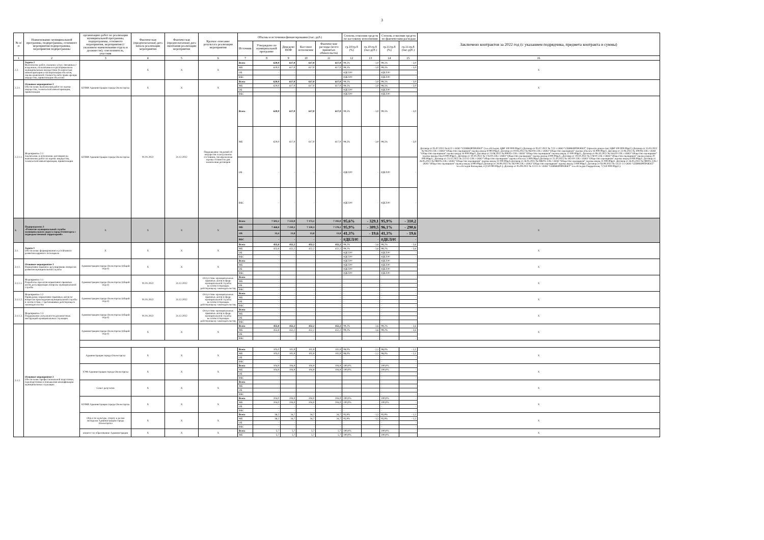3
| № п/п | Наименование муниципальной программы, подпрограммы, основного мероприятия подпрограммы, мероприятия подпрограммы | организацию работ по реализации муниципальной программы, подпрограммы, основного мероприятия, мероприятия (с указанием наименования отдела и должности); соисполнитель, участник | Фактическая (предполагаемая) дата начала реализации мероприятия | Фактическая (предполагаемая) дата окончания реализации мероприятия | Краткое описание результата реализации мероприятия | Объемы и источники финансирования (тыс. руб.) | | | | | Степень освоения средств по кассовому исполнению | | Степень освоения средств по фактическим расходам | | Заключено контрактов за 2022 год (с указанием подрядчика, предмета контракта и суммы) |
| --- | --- | --- | --- | --- | --- | --- | --- | --- | --- | --- | --- | --- | --- | --- | --- |
| | | | | | | Источник | Утверждено по муниципальной программе | Доведено ПОФ | Кассовое исполнение | Фактические расходы (всего принятых обязательств) | гр.10/гр.8 (%) | гр.10-гр.8 (тыс.руб.) | гр.11/гр.8 (%) | гр.11-гр.8 (тыс.руб.) | |
| 1 | 2 | 3 | 4 | 5 | 6 | 7 | 8 | 9 | 10 | 11 | 12 | 13 | 14 | 15 | 16 |
| 2.2. | Задача 2 Выполнение работ, оказание услуг, связанных с владением, пользованием и распоряжением муниципальным имуществом (техническая инвентаризация и паспортизация объектов, оценка рыночной стоимости либо права аренды имущества, приватизация объектов) | | Х | Х | Х | Всего | 620,0 | 617,0 | 617,0 | 617,0 | 99,5% | - 3,0 | 99,5% | - 3,0 | Х |
| | | | | | | МБ | 620,0 | 617,0 | 617,0 | 617,0 | 99,5% | - 3,0 | 99,5% | - 3,0 | |
| | | | | | | ОБ | - | - | - | - | #ДЕЛ/0! | - | #ДЕЛ/0! | - | |
| | | | | | | ВБС | - | - | - | - | #ДЕЛ/0! | - | #ДЕЛ/0! | - | |
| 2.2.1. | Основное мероприятие 2 Обеспечение выполнения работ по оценке имущества, технической инвентаризации, приватизации | КУМИ Администрации города Оленегорска | Х | Х | Х | Всего | 620,0 | 617,0 | 617,0 | 617,0 | 99,5% | - 3,0 | 99,5% | - 3,0 | Х |
| | | | | | | МБ | 620,0 | 617,0 | 617,0 | 617,0 | 99,5% | - 3,0 | 99,5% | - 3,0 | |
| | | | | | | ОБ | - | - | - | - | #ДЕЛ/0! | - | #ДЕЛ/0! | - | |
| | | | | | | ВБС | - | - | - | - | #ДЕЛ/0! | - | #ДЕЛ/0! | - | |
| 2.2.1.1. | Мероприятие 2.1 Заключение и исполнение договоров на выполнение работ по оценке имущества, технической инвентаризации, приватизации | КУМИ Администрации города Оленегорска | 01.01.2022 | 31.12.2022 | Поддержание сведений об имуществе в актуальном состоянии, своевременная оценка стоимости для заключения договоров | Всего | 620,0 | 617,0 | 617,0 | 617,0 | 99,5% | - 3,0 | 99,5% | - 3,0 | Договор от 05.07.2022 № 6/22 с ООО "СЕВМОРПРОЕКТ" (тех.обследов. ЦВР 100 000.00руб.) Договор от 05.07.2022 № 7/22 с ООО "СЕВМОРПРОЕКТ" (проектн докум снос ЦВР 100 000.00руб.) Договор от 15.03.2022 № 045/03-22К с ООО "Общество оценщиков" оценка имущ 8 000.00руб. Договор от 19.04.2022 № 063/04-22К с ООО "Общество оценщиков" оценка объекта 16 000.00руб. Договор от 22.06.2022 № 100/06-22К с ООО "Общество оценщиков" оценка имущ 16 000.00руб. Договор от 23.06.2022 № 090/05-22К с ООО "Общество оценщиков" оценка имущ 12 000.00руб.; Договор от 06.10.2022 № 164/10-22К с ООО "Общество оценщиков" оценка имущества 8 000.00руб.; Договор от 19.10.2022 № 176/10-22К с ООО "Общество оценщиков" оценка имущ 4 000.00руб.; Договор от 19.10.2022 № 178/10-22К с ООО "Общество оценщиков" оценка имущ 20 000.00руб.; Договор от 23.12.2022 № 222/12-22К с ООО "Общество оценщиков" оценка объекта 5 000.00руб.Договор от 25.10.2022 № 182/10-22К с ООО "Общество оценщиков" оценка имущ 8 000.00руб. Договор от 26.05.2022 № 088/05-22К с ООО "Общество оценщиков" оценка имущ 11 000.00руб.Договор от 26.05.2022 № 088/05-22К с ООО "Общество оценщиков" оценка имущ 11 000.00руб. Договор от 26.05.2022 № 089/05-22К с ООО "Общество оценщиков" оценка имущ 4 000.00руб.Договор от 28.09.2022 № 162/09-22К с ООО "Общество оценщиков" оценка имущ 5 000.00руб. Договор от 03.09.2022 № 13/22-3 с ООО "СЕВМОРПРОЕКТ" тех.обследов Кольцевая, 4 (150 000.00руб.); Договор от 05.09.2022 № 12/22-3 с ООО "СЕВМОРПРОЕКТ" тех.обследов Гвардейская, 7 (150 000.00руб.). |
| | | | | | | МБ | 620,0 | 617,0 | 617,0 | 617,0 | 99,5% | - 3,0 | 99,5% | - 3,0 | |
| | | | | | | ОБ | - | - | - | - | #ДЕЛ/0! | - | #ДЕЛ/0! | - | |
| | | | | | | ВБС | - | - | - | - | #ДЕЛ/0! | - | #ДЕЛ/0! | - | |
| 3. | Подпрограмма 3 «Развитие муниципальной службы муниципального округа город Оленегорск с подведомственной территорией» | Х | Х | Х | Х | Всего | 7 502,2 | 7 223,9 | 7 173,1 | 7 192,0 | 95,6% | - 329,1 | 95,9% | - 310,2 | Х |
| | | | | | | МБ | 7 468,8 | 7 210,1 | 7 159,3 | 7 178,2 | 95,9% | - 309,5 | 96,1% | - 290,6 | |
| | | | | | | ОБ | 33,4 | 13,8 | 13,8 | 13,8 | 41,3% | - 19,6 | 41,3% | - 19,6 | |
| | | | | | | ВБС | - | - | - | - | #ДЕЛ/0! | - | #ДЕЛ/0! | - | |
| 3.1. | Задача 1 Обеспечение формирования и устойчивого развития кадрового потенциала | Х | Х | Х | Х | Всего | 455,8 | 452,2 | 452,2 | 452,2 | 99,2% | - 3,6 | 99,2% | - 3,6 | Х |
| | | | | | | МБ | 455,8 | 452,2 | 452,2 | 452,2 | 99,2% | - 3,6 | 99,2% | - 3,6 | |
| | | | | | | ОБ | - | - | - | - | #ДЕЛ/0! | - | #ДЕЛ/0! | - | |
| | | | | | | ВБС | - | - | - | - | #ДЕЛ/0! | - | #ДЕЛ/0! | - | |
| 3.1.1. | Основное мероприятие 1 Нормативно-правовое регулирование вопросов развития муниципальной службы | Администрация города Оленегорска (общий отдел) | Х | Х | Х | Всего | - | - | - | - | #ДЕЛ/0! | - | #ДЕЛ/0! | - | Х |
| | | | | | | МБ | - | - | - | - | #ДЕЛ/0! | - | #ДЕЛ/0! | - | |
| | | | | | | ОБ | - | - | - | - | #ДЕЛ/0! | - | #ДЕЛ/0! | - | |
| | | | | | | ВБС | - | - | - | - | #ДЕЛ/0! | - | #ДЕЛ/0! | - | |
| 3.1.1.1. | Мероприятие 1.1 Разработка проектов нормативно-правовых актов, регулирующих вопросы муниципальной службы | Администрация города Оленегорска (общий отдел) | 01.01.2022 | 31.12.2022 | Отсутствие муниципальных правовых актов в сфере муниципальной службы несоответствующих действующему законодательству | Всего | - | - | - | - | - | - | - | - | Х |
| | | | | | | МБ | - | - | - | - | - | - | - | - | |
| | | | | | | ОБ | - | - | - | - | - | - | - | - | |
| | | | | | | ВБС | - | - | - | - | - | - | - | - | |
| 3.1.1.2. | Мероприятие 1.2 Приведение нормативно-правовых актов по вопросам прохождения муниципальной службы в соответствие с требованиями действующего законодательства | Администрация города Оленегорска (общий отдел) | 01.01.2022 | 31.12.2022 | Отсутствие муниципальных правовых актов в сфере муниципальной службы несоответствующих действующему законодательству | Всего | - | - | - | - | - | - | - | - | Х |
| | | | | | | МБ | - | - | - | - | - | - | - | - | |
| | | | | | | ОБ | - | - | - | - | - | - | - | - | |
| | | | | | | ВБС | - | - | - | - | - | - | - | - | |
| 3.1.1.3. | Мероприятие 1.3 Поддержание актуальности должностных инструкций муниципальных служащих | Администрация города Оленегорска (общий отдел) | 01.01.2022 | 31.12.2022 | Отсутствие муниципальных правовых актов в сфере муниципальной службы несоответствующих действующему законодательству | Всего | - | - | - | - | - | - | - | - | Х |
| | | | | | | МБ | - | - | - | - | - | - | - | - | |
| | | | | | | ОБ | - | - | - | - | - | - | - | - | |
| | | | | | | ВБС | - | - | - | - | - | - | - | - | |
| 3.1.2. | Основное мероприятие 2 Обеспечение профессиональной подготовки, переподготовки и повышения квалификации муниципальных служащих | Администрация города Оленегорска (общий отдел) | Х | Х | Х | Всего | 455,8 | 452,2 | 452,2 | 452,2 | 99,2% | - 3,6 | 99,2% | - 3,6 | Х |
| | | | | | | МБ | 455,8 | 452,2 | 452,2 | 452,2 | 99,2% | - 3,6 | 99,2% | - 3,6 | |
| | | | | | | ОБ | - | - | - | - | - | - | - | - | |
| | | | | | | ВБС | - | - | - | - | - | - | - | - | |
| | | Администрация города Оленегорска | Х | Х | Х | Всего | 105,0 | 102,9 | 102,9 | 102,9 | 98,0% | - 2,1 | 98,0% | - 2,1 | Х |
| | | | | | | МБ | 105,0 | 102,9 | 102,9 | 102,9 | 98,0% | - 2,1 | 98,0% | - 2,1 | |
| | | | | | | ОБ | - | - | - | - | - | - | - | - | |
| | | | | | | ВБС | - | - | - | - | - | - | - | - | |
| | | УЭФ Администрации города Оленегорска | Х | Х | Х | Всего | 104,9 | 104,9 | 104,9 | 104,9 | 100,0% | - | 100,0% | - | Х |
| | | | | | | МБ | 104,9 | 104,9 | 104,9 | 104,9 | 100,0% | - | 100,0% | - | |
| | | | | | | ОБ | - | - | - | - | - | - | - | - | |
| | | | | | | ВБС | - | - | - | - | - | - | - | - | |
| | | Совет депутатов | Х | Х | Х | Всего | - | - | - | - | - | - | - | - | Х |
| | | | | | | МБ | - | - | - | - | - | - | - | - | |
| | | | | | | ОБ | - | - | - | - | - | - | - | - | |
| | | | | | | ВБС | - | - | - | - | - | - | - | - | |
| | | КУМИ Администрации города Оленегорска | Х | Х | Х | Всего | 204,0 | 204,0 | 204,0 | 204,0 | 100,0% | - | 100,0% | - | Х |
| | | | | | | МБ | 204,0 | 204,0 | 204,0 | 204,0 | 100,0% | - | 100,0% | - | |
| | | | | | | ОБ | - | - | - | - | - | - | - | - | |
| | | | | | | ВБС | - | - | - | - | - | - | - | - | |
| | | Отдел по культуре, спорту и делам молодежи Администрации города Оленегорска | Х | Х | Х | Всего | 36,2 | 34,7 | 34,7 | 34,7 | 95,9% | - 1,5 | 95,9% | - 1,5 | Х |
| | | | | | | МБ | 36,2 | 34,7 | 34,7 | 34,7 | 95,9% | - 1,5 | 95,9% | - 1,5 | |
| | | | | | | ОБ | - | - | - | - | - | - | - | - | |
| | | | | | | ВБС | - | - | - | - | - | - | - | - | |
| | | комитет по образованию Администрации | Х | Х | Х | Всего | 5,7 | 5,7 | 5,7 | 5,7 | 100,0% | - | 100,0% | - | Х |
| | | | | | | МБ | 5,7 | 5,7 | 5,7 | 5,7 | 100,0% | - | 100,0% | - | |